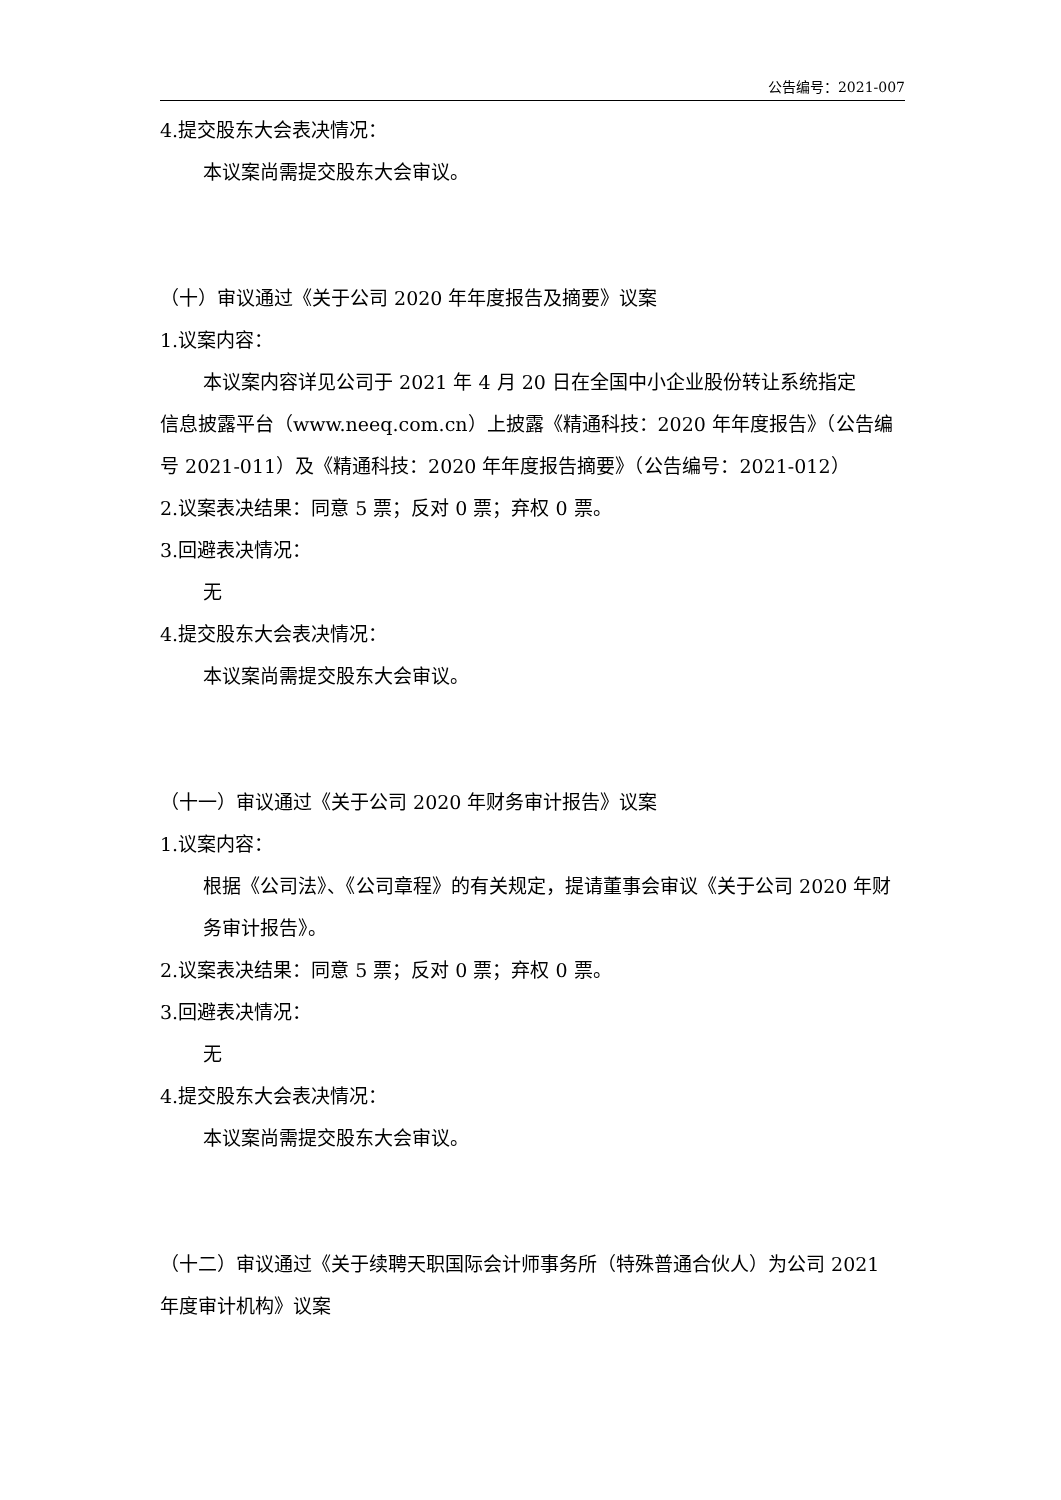公告编号：2021-007
4.提交股东大会表决情况：
本议案尚需提交股东大会审议。
（十）审议通过《关于公司 2020 年年度报告及摘要》议案
1.议案内容：
本议案内容详见公司于 2021 年 4 月 20 日在全国中小企业股份转让系统指定
信息披露平台（www.neeq.com.cn）上披露《精通科技：2020 年年度报告》（公告编号 2021-011）及《精通科技：2020 年年度报告摘要》（公告编号：2021-012）
2.议案表决结果：同意 5 票；反对 0 票；弃权 0 票。
3.回避表决情况：
无
4.提交股东大会表决情况：
本议案尚需提交股东大会审议。
（十一）审议通过《关于公司 2020 年财务审计报告》议案
1.议案内容：
根据《公司法》、《公司章程》的有关规定，提请董事会审议《关于公司 2020 年财务审计报告》。
2.议案表决结果：同意 5 票；反对 0 票；弃权 0 票。
3.回避表决情况：
无
4.提交股东大会表决情况：
本议案尚需提交股东大会审议。
（十二）审议通过《关于续聘天职国际会计师事务所（特殊普通合伙人）为公司 2021 年度审计机构》议案